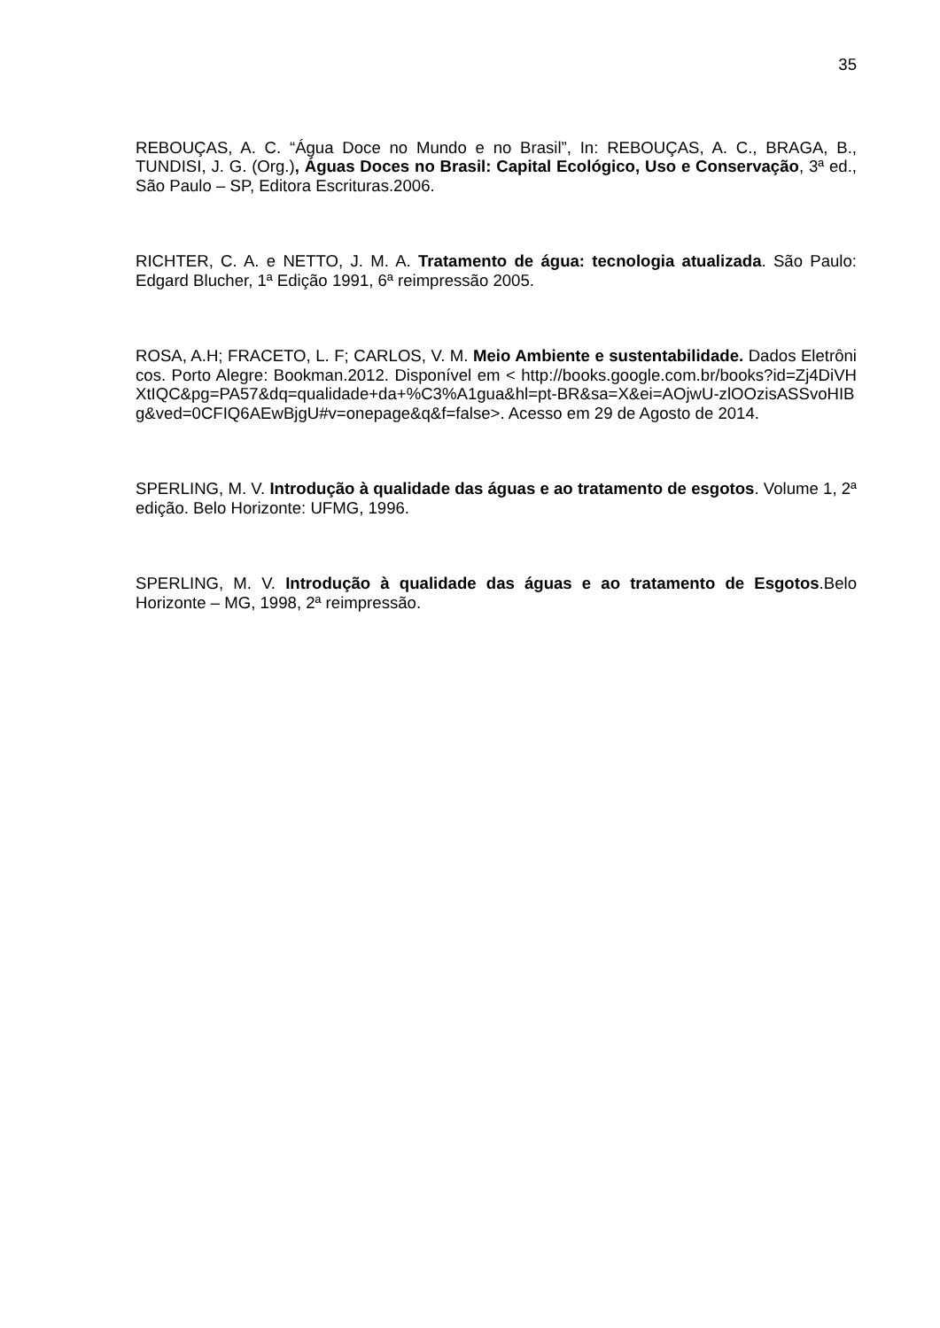35
REBOUÇAS, A. C. “Água Doce no Mundo e no Brasil”, In: REBOUÇAS, A. C., BRAGA, B., TUNDISI, J. G. (Org.), Águas Doces no Brasil: Capital Ecológico, Uso e Conservação, 3ª ed., São Paulo – SP, Editora Escrituras.2006.
RICHTER, C. A. e NETTO, J. M. A. Tratamento de água: tecnologia atualizada. São Paulo: Edgard Blucher, 1ª Edição 1991, 6ª reimpressão 2005.
ROSA, A.H; FRACETO, L. F; CARLOS, V. M. Meio Ambiente e sustentabilidade. Dados Eletrônicos. Porto Alegre: Bookman.2012. Disponível em < http://books.google.com.br/books?id=Zj4DiVHXtIQC&pg=PA57&dq=qualidade+da+%C3%A1gua&hl=pt-BR&sa=X&ei=AOjwU-zlOOzisASSvoHIBg&ved=0CFIQ6AEwBjgU#v=onepage&q&f=false>. Acesso em 29 de Agosto de 2014.
SPERLING, M. V. Introdução à qualidade das águas e ao tratamento de esgotos. Volume 1, 2ª edição. Belo Horizonte: UFMG, 1996.
SPERLING, M. V. Introdução à qualidade das águas e ao tratamento de Esgotos.Belo Horizonte – MG, 1998, 2ª reimpressão.